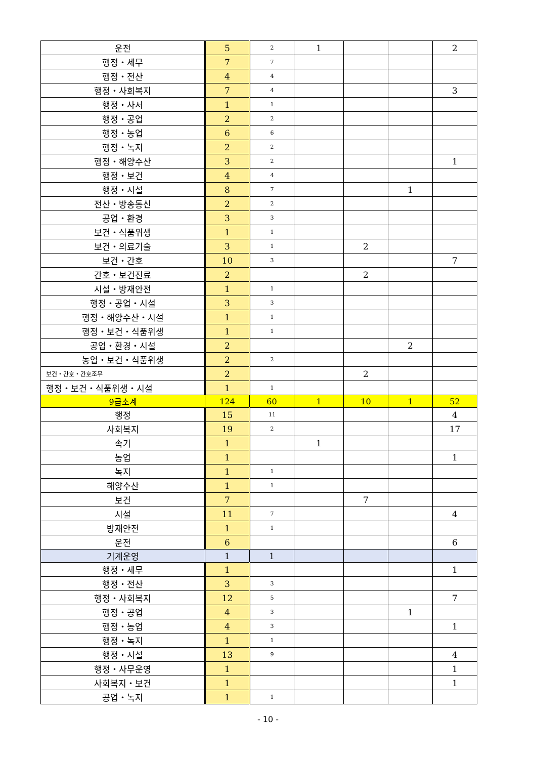| 운전 | 5 | 2 | 1 | | | 2 |
| 행정・세무 | 7 | 7 | | | | |
| 행정・전산 | 4 | 4 | | | | |
| 행정・사회복지 | 7 | 4 | | | | 3 |
| 행정・사서 | 1 | 1 | | | | |
| 행정・공업 | 2 | 2 | | | | |
| 행정・농업 | 6 | 6 | | | | |
| 행정・녹지 | 2 | 2 | | | | |
| 행정・해양수산 | 3 | 2 | | | | 1 |
| 행정・보건 | 4 | 4 | | | | |
| 행정・시설 | 8 | 7 | | | 1 | |
| 전산・방송통신 | 2 | 2 | | | | |
| 공업・환경 | 3 | 3 | | | | |
| 보건・식품위생 | 1 | 1 | | | | |
| 보건・의료기술 | 3 | 1 | | 2 | | |
| 보건・간호 | 10 | 3 | | | | 7 |
| 간호・보건진료 | 2 | | | 2 | | |
| 시설・방재안전 | 1 | 1 | | | | |
| 행정・공업・시설 | 3 | 3 | | | | |
| 행정・해양수산・시설 | 1 | 1 | | | | |
| 행정・보건・식품위생 | 1 | 1 | | | | |
| 공업・환경・시설 | 2 | | | | 2 | |
| 농업・보건・식품위생 | 2 | 2 | | | | |
| 보건・간호・간호조무 | 2 | | | 2 | | |
| 행정・보건・식품위생・시설 | 1 | 1 | | | | |
| 9급소계 | 124 | 60 | 1 | 10 | 1 | 52 |
| 행정 | 15 | 11 | | | | 4 |
| 사회복지 | 19 | 2 | | | | 17 |
| 속기 | 1 | | 1 | | | |
| 농업 | 1 | | | | | 1 |
| 녹지 | 1 | 1 | | | | |
| 해양수산 | 1 | 1 | | | | |
| 보건 | 7 | | | 7 | | |
| 시설 | 11 | 7 | | | | 4 |
| 방재안전 | 1 | 1 | | | | |
| 운전 | 6 | | | | | 6 |
| 기계운영 | 1 | 1 | | | | |
| 행정・세무 | 1 | | | | | 1 |
| 행정・전산 | 3 | 3 | | | | |
| 행정・사회복지 | 12 | 5 | | | | 7 |
| 행정・공업 | 4 | 3 | | | 1 | |
| 행정・농업 | 4 | 3 | | | | 1 |
| 행정・녹지 | 1 | 1 | | | | |
| 행정・시설 | 13 | 9 | | | | 4 |
| 행정・사무운영 | 1 | | | | | 1 |
| 사회복지・보건 | 1 | | | | | 1 |
| 공업・녹지 | 1 | 1 | | | | |
- 10 -